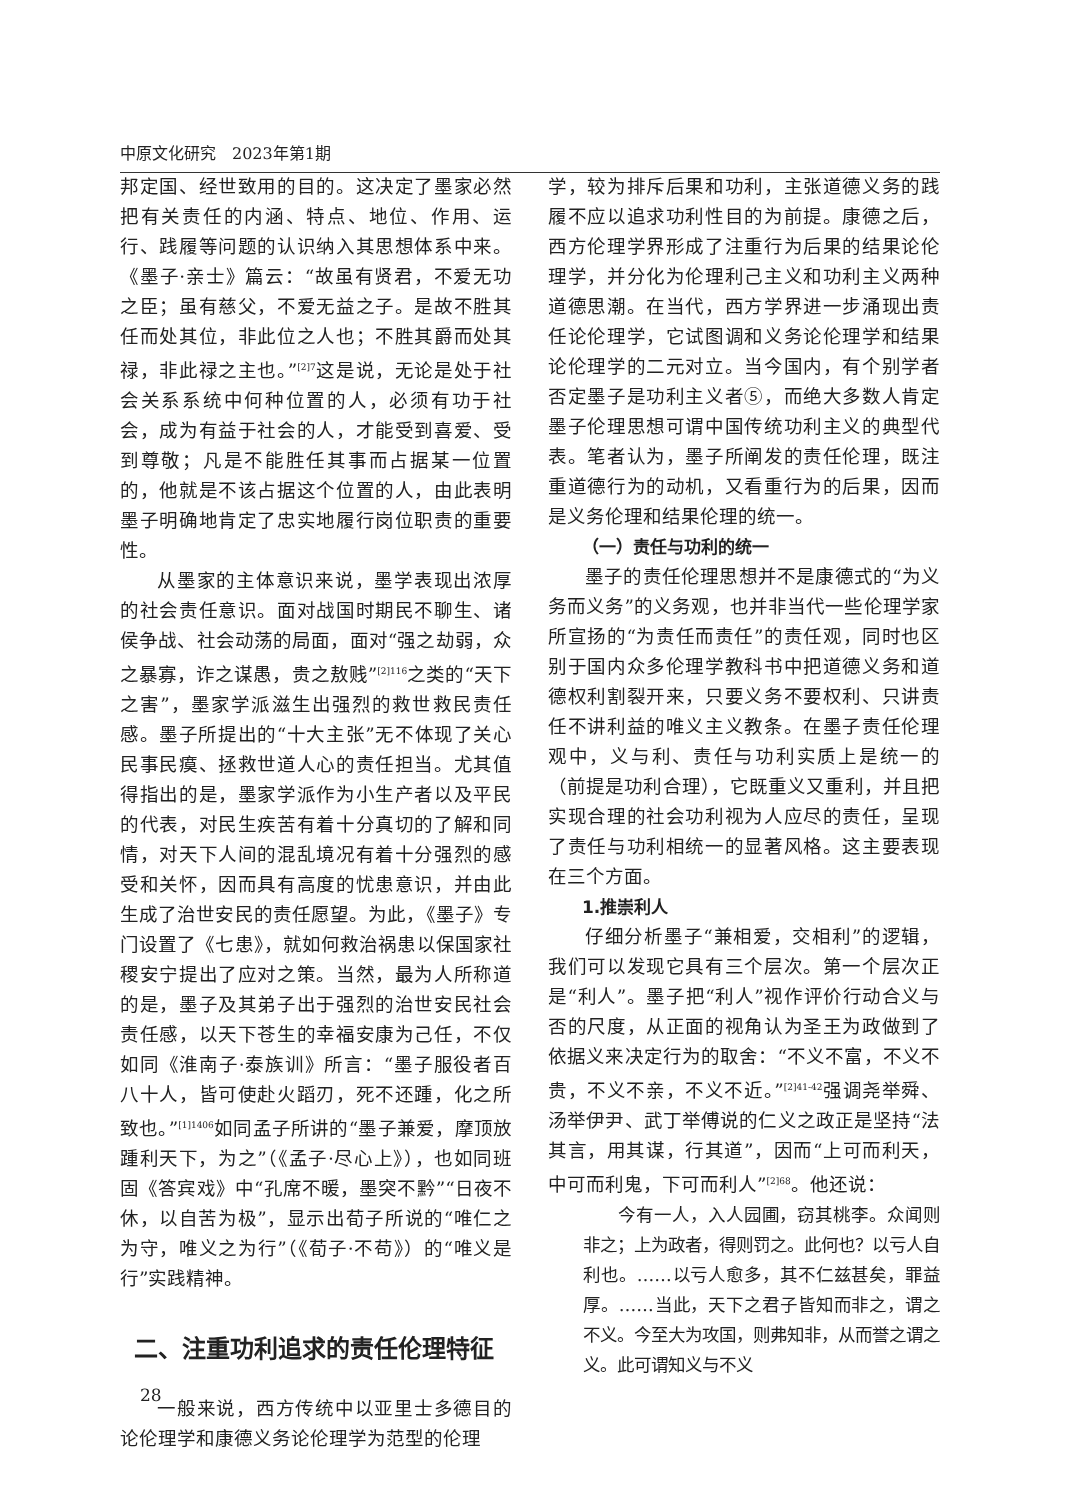中原文化研究　2023年第1期
邦定国、经世致用的目的。这决定了墨家必然把有关责任的内涵、特点、地位、作用、运行、践履等问题的认识纳入其思想体系中来。《墨子·亲士》篇云：“故虽有贤君，不爱无功之臣；虽有慈父，不爱无益之子。是故不胜其任而处其位，非此位之人也；不胜其爵而处其禄，非此禄之主也。”<sup>[2]7</sup>这是说，无论是处于社会关系系统中何种位置的人，必须有功于社会，成为有益于社会的人，才能受到喜爱、受到尊敬；凡是不能胜任其事而占据某一位置的，他就是不该占据这个位置的人，由此表明墨子明确地肯定了忠实地履行岗位职责的重要性。
从墨家的主体意识来说，墨学表现出浓厚的社会责任意识。面对战国时期民不聊生、诸侯争战、社会动荡的局面，面对“强之劫弱，众之暴寡，诈之谋愚，贵之敖贱”<sup>[2]116</sup>之类的“天下之害”，墨家学派滋生出强烈的救世救民责任感。墨子所提出的“十大主张”无不体现了关心民事民瘼、拯救世道人心的责任担当。尤其值得指出的是，墨家学派作为小生产者以及平民的代表，对民生疾苦有着十分真切的了解和同情，对天下人间的混乱境况有着十分强烈的感受和关怀，因而具有高度的忧患意识，并由此生成了治世安民的责任愿望。为此，《墨子》专门设置了《七患》，就如何救治祸患以保国家社稷安宁提出了应对之策。当然，最为人所称道的是，墨子及其弟子出于强烈的治世安民社会责任感，以天下苍生的幸福安康为己任，不仅如同《淮南子·泰族训》所言：“墨子服役者百八十人，皆可使赴火蹈刃，死不还踵，化之所致也。”<sup>[1]1406</sup>如同孟子所讲的“墨子兼爱，摩顶放踵利天下，为之”（《孟子·尽心上》），也如同班固《答宾戏》中“孔席不暖，墨突不黔”“日夜不休，以自苦为极”，显示出荀子所说的“唯仁之为守，唯义之为行”（《荀子·不苟》）的“唯义是行”实践精神。
二、注重功利追求的责任伦理特征
一般来说，西方传统中以亚里士多德目的论伦理学和康德义务论伦理学为范型的伦理
学，较为排斥后果和功利，主张道德义务的践履不应以追求功利性目的为前提。康德之后，西方伦理学界形成了注重行为后果的结果论伦理学，并分化为伦理利己主义和功利主义两种道德思潮。在当代，西方学界进一步涌现出责任论伦理学，它试图调和义务论伦理学和结果论伦理学的二元对立。当今国内，有个别学者否定墨子是功利主义者⑤，而绝大多数人肯定墨子伦理思想可谓中国传统功利主义的典型代表。笔者认为，墨子所阐发的责任伦理，既注重道德行为的动机，又看重行为的后果，因而是义务伦理和结果伦理的统一。
（一）责任与功利的统一
墨子的责任伦理思想并不是康德式的“为义务而义务”的义务观，也并非当代一些伦理学家所宣扬的“为责任而责任”的责任观，同时也区别于国内众多伦理学教科书中把道德义务和道德权利割裂开来，只要义务不要权利、只讲责任不讲利益的唯义主义教条。在墨子责任伦理观中，义与利、责任与功利实质上是统一的（前提是功利合理），它既重义又重利，并且把实现合理的社会功利视为人应尽的责任，呈现了责任与功利相统一的显著风格。这主要表现在三个方面。
1.推崇利人
仔细分析墨子“兼相爱，交相利”的逻辑，我们可以发现它具有三个层次。第一个层次正是“利人”。墨子把“利人”视作评价行动合义与否的尺度，从正面的视角认为圣王为政做到了依据义来决定行为的取舍：“不义不富，不义不贵，不义不亲，不义不近。”<sup>[2]41-42</sup>强调尧举舜、汤举伊尹、武丁举傅说的仁义之政正是坚持“法其言，用其谋，行其道”，因而“上可而利天，中可而利鬼，下可而利人”<sup>[2]68</sup>。他还说：
今有一人，入人园圃，窃其桃李。众闻则非之；上为政者，得则罚之。此何也？以亏人自利也。……以亏人愈多，其不仁兹甚矣，罪益厚。……当此，天下之君子皆知而非之，谓之不义。今至大为攻国，则弗知非，从而誉之谓之义。此可谓知义与不义
28